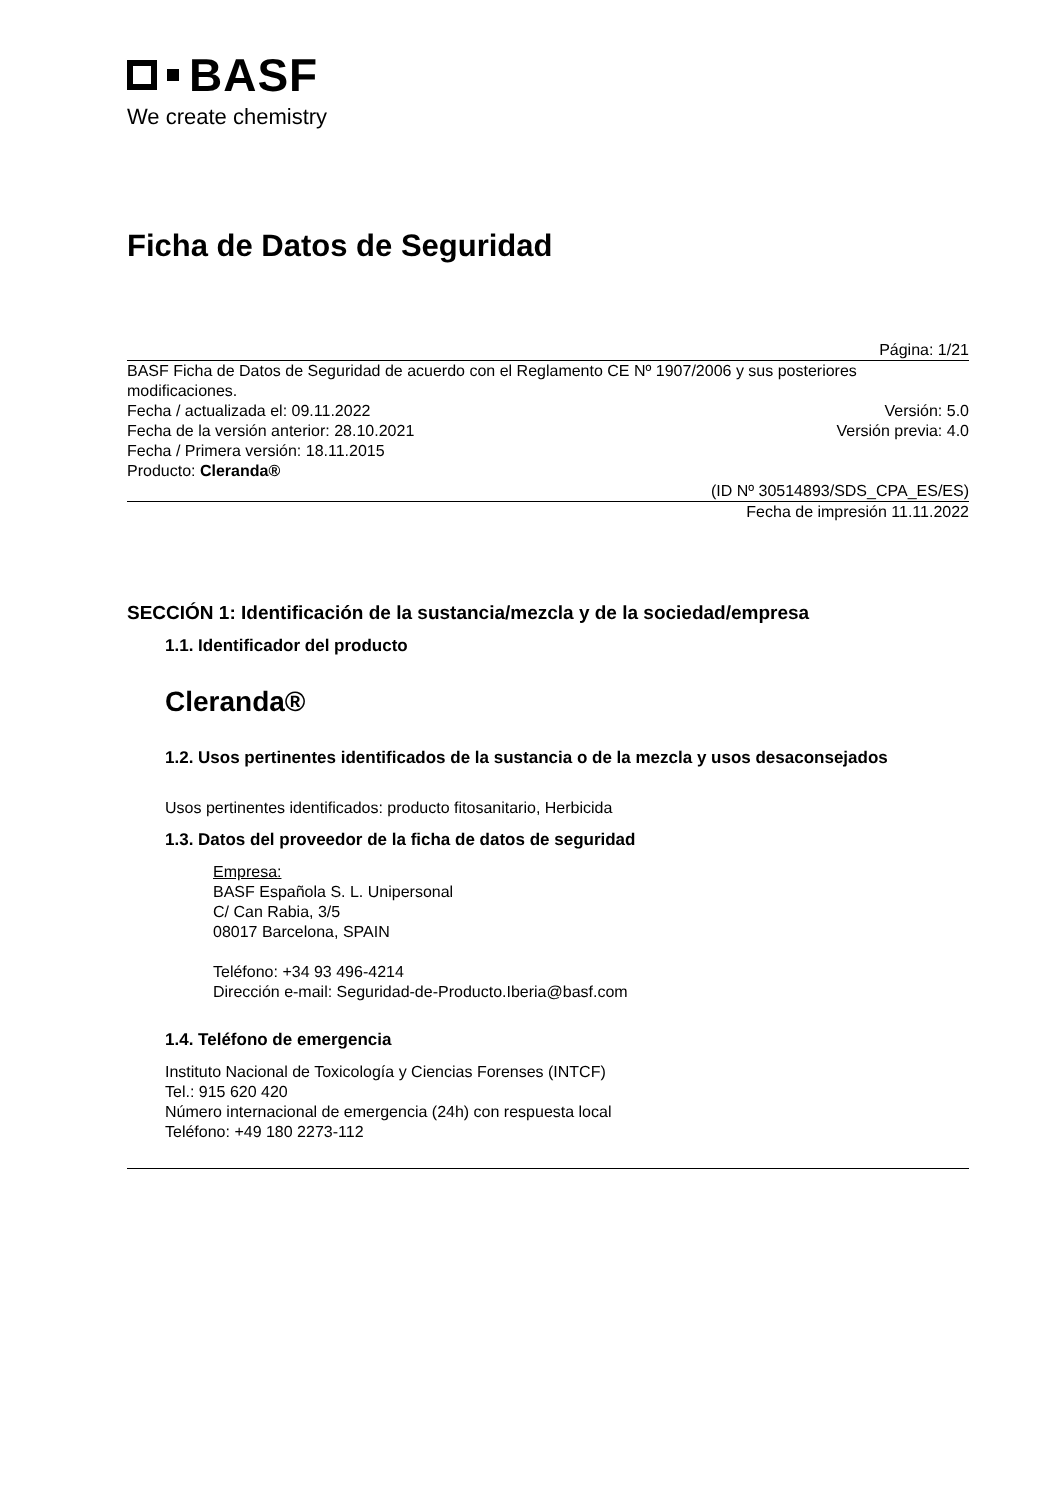BASF
We create chemistry
Ficha de Datos de Seguridad
Página: 1/21
BASF Ficha de Datos de Seguridad de acuerdo con el Reglamento CE Nº 1907/2006 y sus posteriores modificaciones.
Fecha / actualizada el: 09.11.2022 Versión: 5.0
Fecha de la versión anterior: 28.10.2021 Versión previa: 4.0
Fecha / Primera versión: 18.11.2015
Producto: Cleranda®
(ID Nº 30514893/SDS_CPA_ES/ES)
Fecha de impresión 11.11.2022
SECCIÓN 1: Identificación de la sustancia/mezcla y de la sociedad/empresa
1.1. Identificador del producto
Cleranda®
1.2. Usos pertinentes identificados de la sustancia o de la mezcla y usos desaconsejados
Usos pertinentes identificados: producto fitosanitario, Herbicida
1.3. Datos del proveedor de la ficha de datos de seguridad
Empresa:
BASF Española S. L. Unipersonal
C/ Can Rabia, 3/5
08017 Barcelona, SPAIN
Teléfono: +34 93 496-4214
Dirección e-mail: Seguridad-de-Producto.Iberia@basf.com
1.4. Teléfono de emergencia
Instituto Nacional de Toxicología y Ciencias Forenses (INTCF)
Tel.: 915 620 420
Número internacional de emergencia (24h) con respuesta local
Teléfono: +49 180 2273-112